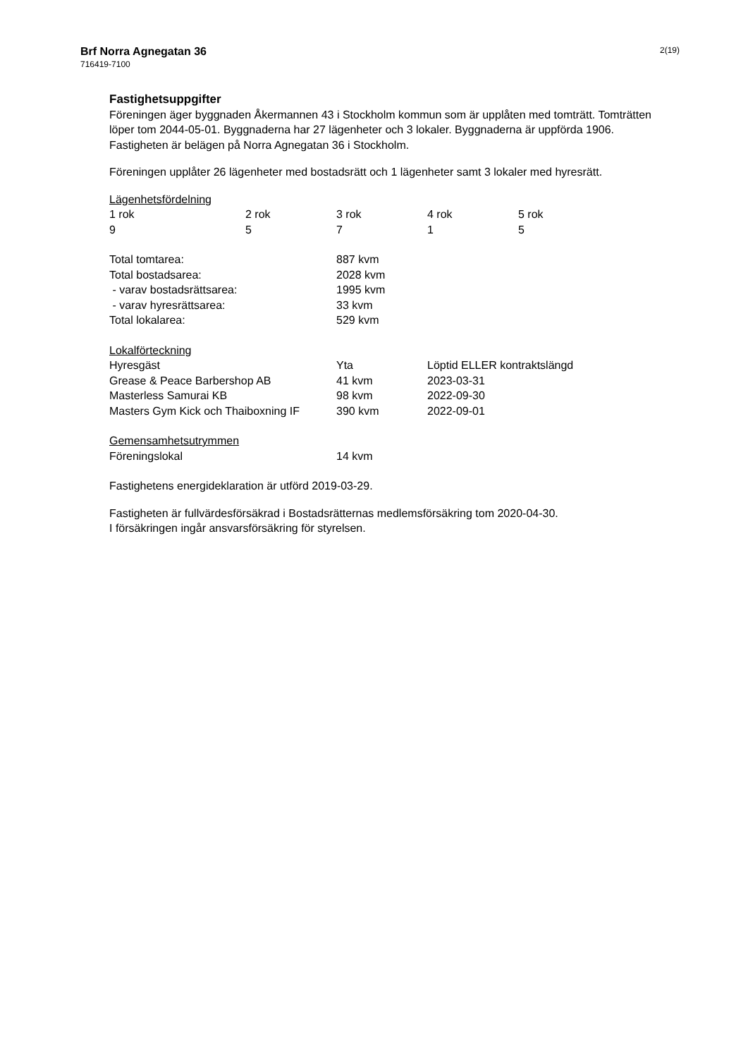Brf Norra Agnegatan 36
716419-7100
2(19)
Fastighetsuppgifter
Föreningen äger byggnaden Åkermannen 43 i Stockholm kommun som är upplåten med tomträtt. Tomträtten löper tom 2044-05-01. Byggnaderna har 27 lägenheter och 3 lokaler. Byggnaderna är uppförda 1906. Fastigheten är belägen på Norra Agnegatan 36 i Stockholm.
Föreningen upplåter 26 lägenheter med bostadsrätt och 1 lägenheter samt 3 lokaler med hyresrätt.
Lägenhetsfördelning
| 1 rok | 2 rok | 3 rok | 4 rok | 5 rok |
| --- | --- | --- | --- | --- |
| 9 | 5 | 7 | 1 | 5 |
| Total tomtarea: | 887 kvm |
| Total bostadsarea: | 2028 kvm |
| - varav bostadsrättsarea: | 1995 kvm |
| - varav hyresrättsarea: | 33 kvm |
| Total lokalarea: | 529 kvm |
Lokalförteckning
| Hyresgäst | Yta | Löptid ELLER kontraktslängd |
| --- | --- | --- |
| Grease & Peace Barbershop AB | 41 kvm | 2023-03-31 |
| Masterless Samurai KB | 98 kvm | 2022-09-30 |
| Masters Gym Kick och Thaiboxning IF | 390 kvm | 2022-09-01 |
Gemensamhetsutrymmen
| Föreningslokal | 14 kvm |
Fastighetens energideklaration är utförd 2019-03-29.
Fastigheten är fullvärdesförsäkrad i Bostadsrätternas medlemsförsäkring tom 2020-04-30.
I försäkringen ingår ansvarsförsäkring för styrelsen.